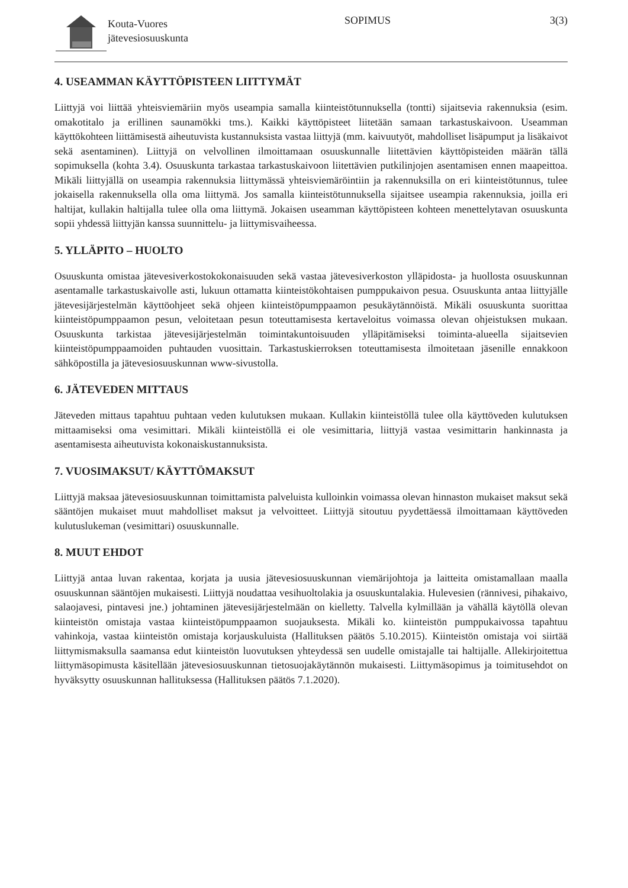Kouta-Vuores
jätevesiosuuskunta
SOPIMUS 3(3)
4. USEAMMAN KÄYTTÖPISTEEN LIITTYMÄT
Liittyjä voi liittää yhteisviemäriin myös useampia samalla kiinteistötunnuksella (tontti) sijaitsevia rakennuksia (esim. omakotitalo ja erillinen saunamökki tms.). Kaikki käyttöpisteet liitetään samaan tarkastuskaivoon. Useamman käyttökohteen liittämisestä aiheutuvista kustannuksista vastaa liittyjä (mm. kaivuutyöt, mahdolliset lisäpumput ja lisäkaivot sekä asentaminen). Liittyjä on velvollinen ilmoittamaan osuuskunnalle liitettävien käyttöpisteiden määrän tällä sopimuksella (kohta 3.4). Osuuskunta tarkastaa tarkastuskaivoon liitettävien putkilinjojen asentamisen ennen maapeittoa. Mikäli liittyjällä on useampia rakennuksia liittymässä yhteisviemäröintiin ja rakennuksilla on eri kiinteistötunnus, tulee jokaisella rakennuksella olla oma liittymä. Jos samalla kiinteistötunnuksella sijaitsee useampia rakennuksia, joilla eri haltijat, kullakin haltijalla tulee olla oma liittymä. Jokaisen useamman käyttöpisteen kohteen menettelytavan osuuskunta sopii yhdessä liittyjän kanssa suunnittelu- ja liittymisvaiheessa.
5. YLLÄPITO – HUOLTO
Osuuskunta omistaa jätevesiverkostokokonaisuuden sekä vastaa jätevesiverkoston ylläpidosta- ja huollosta osuuskunnan asentamalle tarkastuskaivolle asti, lukuun ottamatta kiinteistökohtaisen pumppukaivon pesua. Osuuskunta antaa liittyjälle jätevesijärjestelmän käyttöohjeet sekä ohjeen kiinteistöpumppaamon pesukäytännöistä. Mikäli osuuskunta suorittaa kiinteistöpumppaamon pesun, veloitetaan pesun toteuttamisesta kertaveloitus voimassa olevan ohjeistuksen mukaan. Osuuskunta tarkistaa jätevesijärjestelmän toimintakuntoisuuden ylläpitämiseksi toiminta-alueella sijaitsevien kiinteistöpumppaamoiden puhtauden vuosittain. Tarkastuskierroksen toteuttamisesta ilmoitetaan jäsenille ennakkoon sähköpostilla ja jätevesiosuuskunnan www-sivustolla.
6. JÄTEVEDEN MITTAUS
Jäteveden mittaus tapahtuu puhtaan veden kulutuksen mukaan. Kullakin kiinteistöllä tulee olla käyttöveden kulutuksen mittaamiseksi oma vesimittari. Mikäli kiinteistöllä ei ole vesimittaria, liittyjä vastaa vesimittarin hankinnasta ja asentamisesta aiheutuvista kokonaiskustannuksista.
7. VUOSIMAKSUT/ KÄYTTÖMAKSUT
Liittyjä maksaa jätevesiosuuskunnan toimittamista palveluista kulloinkin voimassa olevan hinnaston mukaiset maksut sekä sääntöjen mukaiset muut mahdolliset maksut ja velvoitteet. Liittyjä sitoutuu pyydettäessä ilmoittamaan käyttöveden kulutuslukeman (vesimittari) osuuskunnalle.
8. MUUT EHDOT
Liittyjä antaa luvan rakentaa, korjata ja uusia jätevesiosuuskunnan viemärijohtoja ja laitteita omistamallaan maalla osuuskunnan sääntöjen mukaisesti. Liittyjä noudattaa vesihuoltolakia ja osuuskuntalakia. Hulevesien (rännivesi, pihakaivo, salaojavesi, pintavesi jne.) johtaminen jätevesijärjestelmään on kielletty. Talvella kylmillään ja vähällä käytöllä olevan kiinteistön omistaja vastaa kiinteistöpumppaamon suojauksesta. Mikäli ko. kiinteistön pumppukaivossa tapahtuu vahinkoja, vastaa kiinteistön omistaja korjauskuluista (Hallituksen päätös 5.10.2015). Kiinteistön omistaja voi siirtää liittymismaksulla saamansa edut kiinteistön luovutuksen yhteydessä sen uudelle omistajalle tai haltijalle. Allekirjoitettua liittymäsopimusta käsitellään jätevesiosuuskunnan tietosuojakäytännön mukaisesti. Liittymäsopimus ja toimitusehdot on hyväksytty osuuskunnan hallituksessa (Hallituksen päätös 7.1.2020).